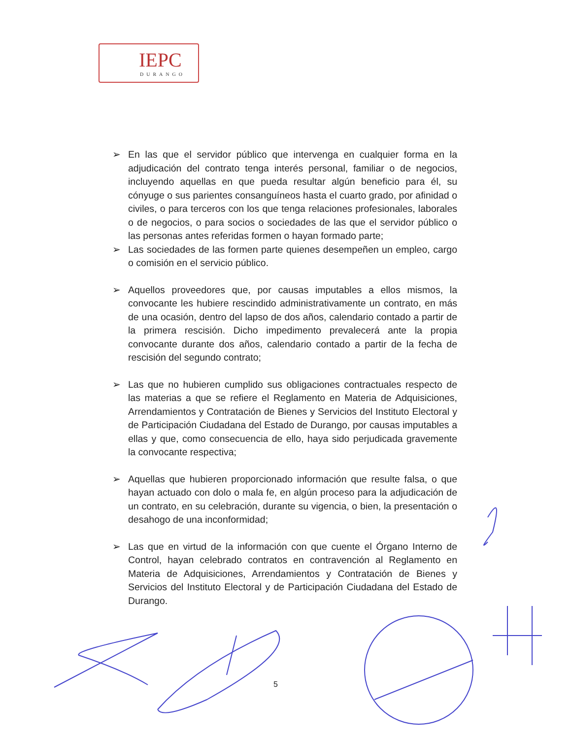IEPC
DURANGO
➢ En las que el servidor público que intervenga en cualquier forma en la adjudicación del contrato tenga interés personal, familiar o de negocios, incluyendo aquellas en que pueda resultar algún beneficio para él, su cónyuge o sus parientes consanguíneos hasta el cuarto grado, por afinidad o civiles, o para terceros con los que tenga relaciones profesionales, laborales o de negocios, o para socios o sociedades de las que el servidor público o las personas antes referidas formen o hayan formado parte;
➢ Las sociedades de las formen parte quienes desempeñen un empleo, cargo o comisión en el servicio público.
➢ Aquellos proveedores que, por causas imputables a ellos mismos, la convocante les hubiere rescindido administrativamente un contrato, en más de una ocasión, dentro del lapso de dos años, calendario contado a partir de la primera rescisión. Dicho impedimento prevalecerá ante la propia convocante durante dos años, calendario contado a partir de la fecha de rescisión del segundo contrato;
➢ Las que no hubieren cumplido sus obligaciones contractuales respecto de las materias a que se refiere el Reglamento en Materia de Adquisiciones, Arrendamientos y Contratación de Bienes y Servicios del Instituto Electoral y de Participación Ciudadana del Estado de Durango, por causas imputables a ellas y que, como consecuencia de ello, haya sido perjudicada gravemente la convocante respectiva;
➢ Aquellas que hubieren proporcionado información que resulte falsa, o que hayan actuado con dolo o mala fe, en algún proceso para la adjudicación de un contrato, en su celebración, durante su vigencia, o bien, la presentación o desahogo de una inconformidad;
➢ Las que en virtud de la información con que cuente el Órgano Interno de Control, hayan celebrado contratos en contravención al Reglamento en Materia de Adquisiciones, Arrendamientos y Contratación de Bienes y Servicios del Instituto Electoral y de Participación Ciudadana del Estado de Durango.
5